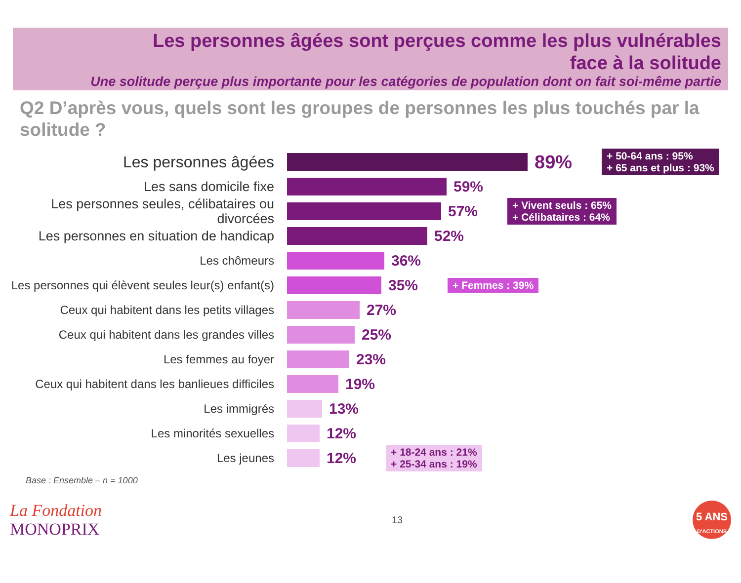Les personnes âgées sont perçues comme les plus vulnérables
face à la solitude
Une solitude perçue plus importante pour les catégories de population dont on fait soi-même partie
Q2 D’après vous, quels sont les groupes de personnes les plus touchés par la solitude ?
Les personnes âgées
89% + 50-64 ans : 95%
+ 65 ans et plus : 93%
Les sans domicile fixe
59%
Les personnes seules, célibataires ou divorcées
57% + Vivent seuls : 65%
+ Célibataires : 64%
Les personnes en situation de handicap
52%
Les chômeurs
36%
Les personnes qui élèvent seules leur(s) enfant(s)
35% + Femmes : 39%
Ceux qui habitent dans les petits villages
27%
Ceux qui habitent dans les grandes villes
25%
Les femmes au foyer
23%
Ceux qui habitent dans les banlieues difficiles
19%
Les immigrés
13%
Les minorités sexuelles
12%
Les jeunes
12% + 18-24 ans : 21%
+ 25-34 ans : 19%
Base : Ensemble – n = 1000
La Fondation
MONOPRIX
13
5 ANS
D'ACTIONS